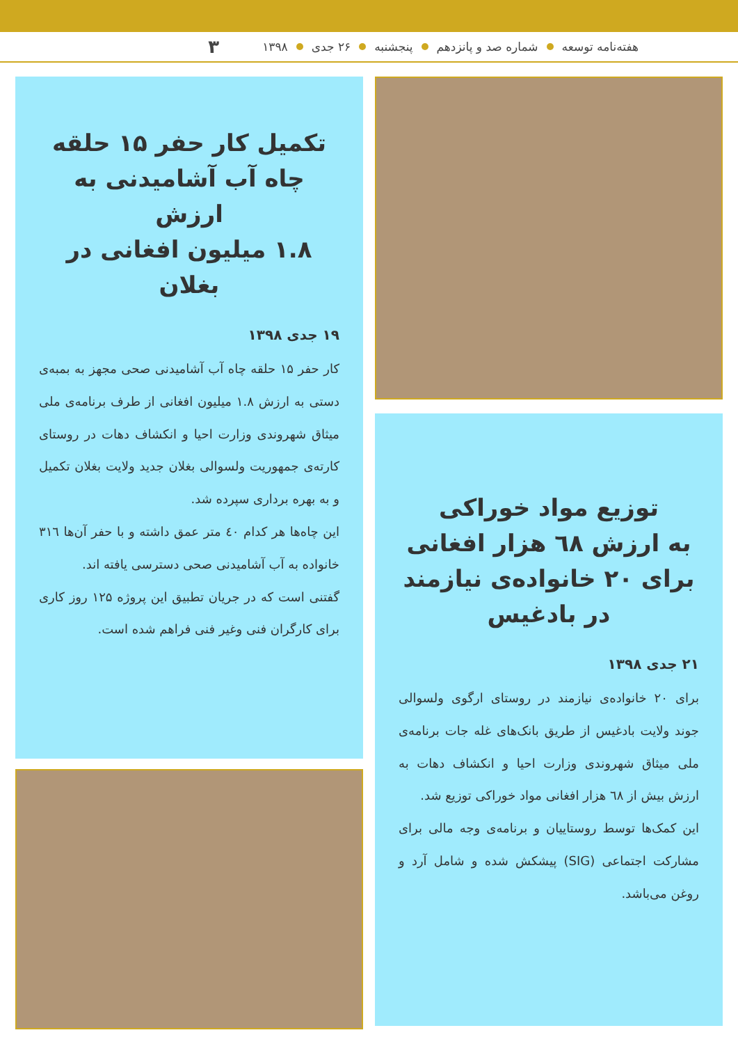هفته‌نامه توسعه شماره صد و پانزدهم پنجشنبه ۲۶ جدی ۱۳۹۸ ۳
توزیع مواد خوراکی
به ارزش ٦٨ هزار افغانی
برای ۲۰ خانواده‌ی نیازمند
در بادغیس
۲۱ جدی ۱۳۹۸
برای ۲۰ خانواده‌ی نیازمند در روستای ارگوی ولسوالی جوند ولایت بادغیس از طریق بانک‌های غله جات برنامه‌ی ملی میثاق شهروندی وزارت احیا و انکشاف دهات به ارزش بیش از ٦٨ هزار افغانی مواد خوراکی توزیع شد.
این کمک‌ها توسط روستاییان و برنامه‌ی وجه مالی برای مشارکت اجتماعی (SIG) پیشکش شده و شامل آرد و روغن می‌باشد.
تکمیل کار حفر ۱۵ حلقه
چاه آب آشامیدنی به ارزش
۱.۸ میلیون افغانی در بغلان
۱۹ جدی ۱۳۹۸
کار حفر ۱۵ حلقه چاه آب آشامیدنی صحی مجهز به بمبه‌ی دستی به ارزش ۱.۸ میلیون افغانی از طرف برنامه‌ی ملی میثاق شهروندی وزارت احیا و انکشاف دهات در روستای کارته‌ی جمهوریت ولسوالی بغلان جدید ولایت بغلان تکمیل و به بهره برداری سپرده شد.
این چاه‌ها هر کدام ٤۰ متر عمق داشته و با حفر آن‌ها ۳۱٦ خانواده به آب آشامیدنی صحی دسترسی یافته اند.
گفتنی است که در جریان تطبیق این پروژه ۱۲۵ روز کاری برای کارگران فنی وغیر فنی فراهم شده است.